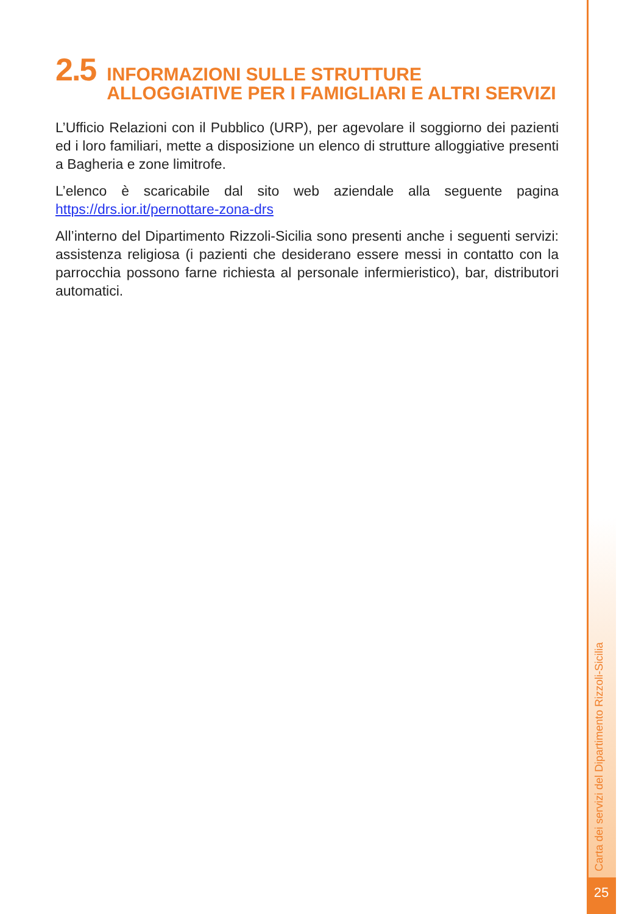2.5 INFORMAZIONI SULLE STRUTTURE
ALLOGGIATIVE PER I FAMIGLIARI E ALTRI SERVIZI
L’Ufficio Relazioni con il Pubblico (URP), per agevolare il soggiorno dei pazienti ed i loro familiari, mette a disposizione un elenco di strutture alloggiative presenti a Bagheria e zone limitrofe.
L’elenco è scaricabile dal sito web aziendale alla seguente pagina https://drs.ior.it/pernottare-zona-drs
All’interno del Dipartimento Rizzoli-Sicilia sono presenti anche i seguenti servizi: assistenza religiosa (i pazienti che desiderano essere messi in contatto con la parrocchia possono farne richiesta al personale infermieristico), bar, distributori automatici.
Carta dei servizi del Dipartimento Rizzoli-Sicilia
25